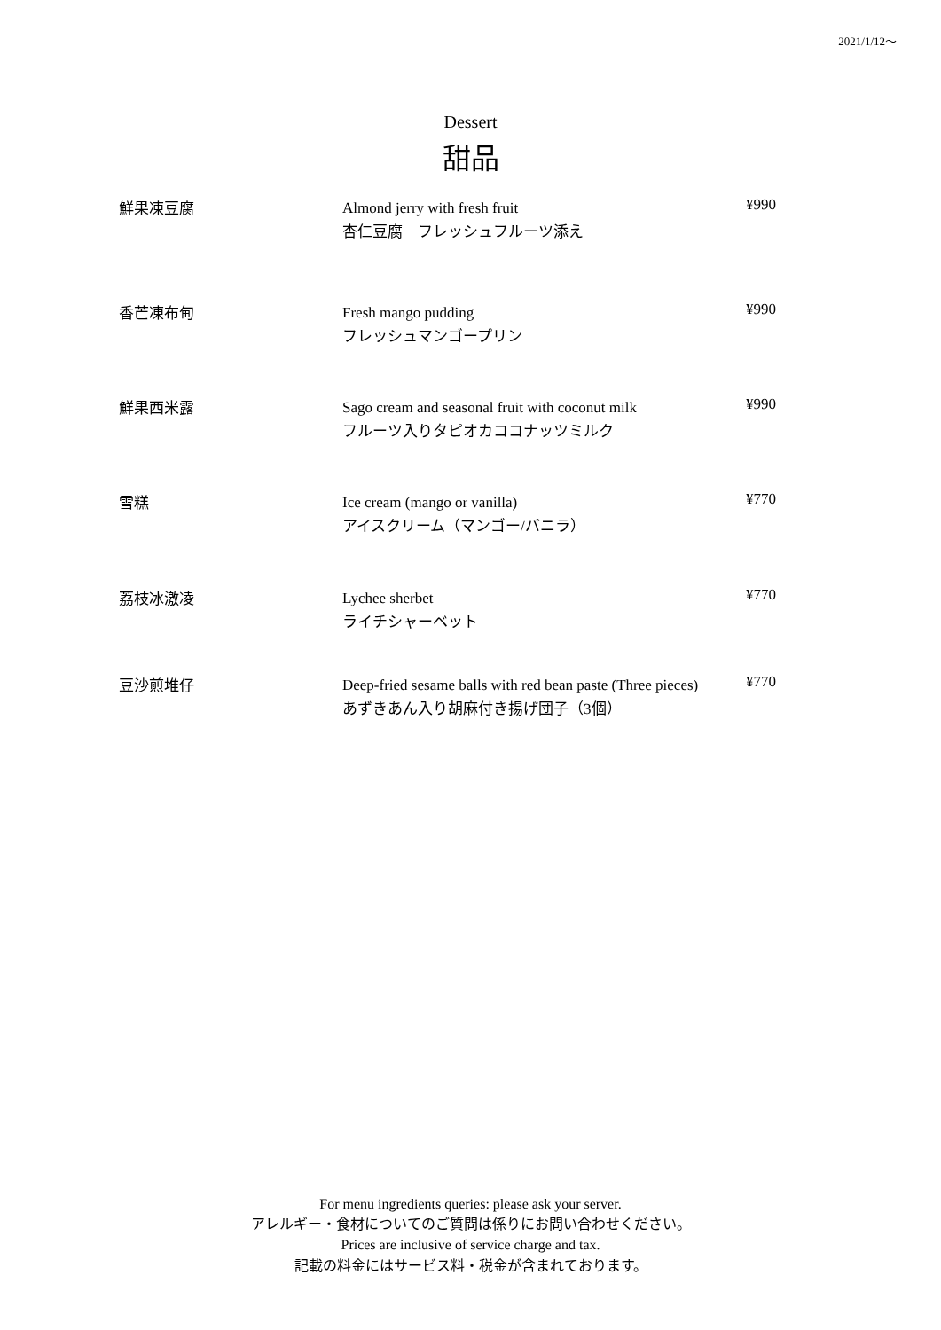2021/1/12～
Dessert
甜品
| 鮮果凍豆腐 | Almond jerry with fresh fruit 杏仁豆腐 フレッシュフルーツ添え | ¥990 |
| 香芒凍布甸 | Fresh mango pudding フレッシュマンゴープリン | ¥990 |
| 鮮果西米露 | Sago cream and seasonal fruit with coconut milk フルーツ入りタピオカココナッツミルク | ¥990 |
| 雪糕 | Ice cream (mango or vanilla) アイスクリーム（マンゴー/バニラ） | ¥770 |
| 荔枝冰激凌 | Lychee sherbet ライチシャーベット | ¥770 |
| 豆沙煎堆仔 | Deep-fried sesame balls with red bean paste (Three pieces) あずきあん入り胡麻付き揚げ団子（3個） | ¥770 |
For menu ingredients queries: please ask your server.
アレルギー・食材についてのご質問は係りにお問い合わせください。
Prices are inclusive of service charge and tax.
記載の料金にはサービス料・税金が含まれております。